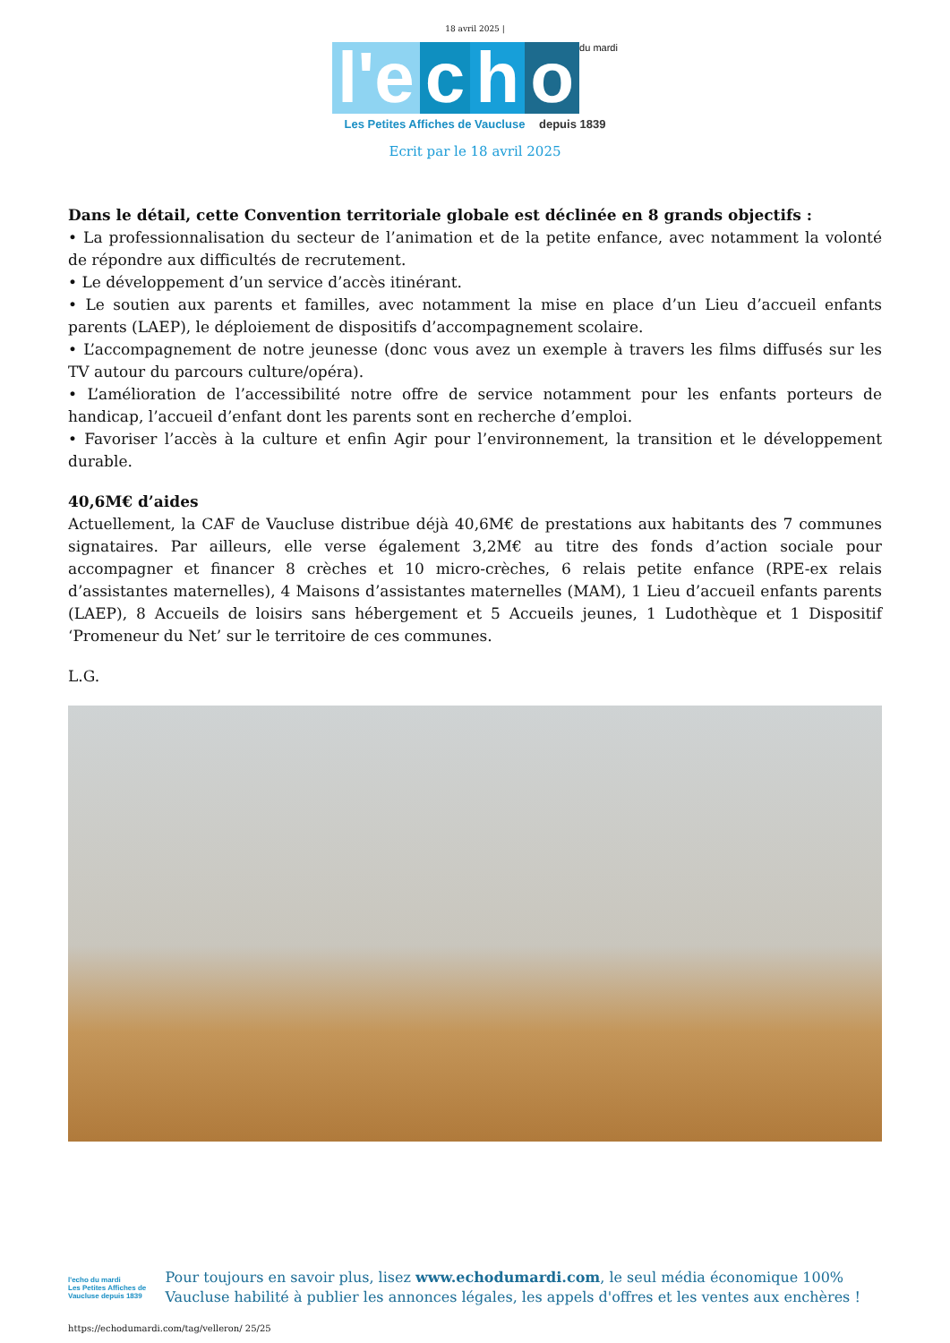18 avril 2025 |
l'e c h o du mardi
Les Petites Affiches de Vaucluse depuis 1839
Ecrit par le 18 avril 2025
Dans le détail, cette Convention territoriale globale est déclinée en 8 grands objectifs :
• La professionnalisation du secteur de l’animation et de la petite enfance, avec notamment la volonté de répondre aux difficultés de recrutement.
• Le développement d’un service d’accès itinérant.
• Le soutien aux parents et familles, avec notamment la mise en place d’un Lieu d’accueil enfants parents (LAEP), le déploiement de dispositifs d’accompagnement scolaire.
• L’accompagnement de notre jeunesse (donc vous avez un exemple à travers les films diffusés sur les TV autour du parcours culture/opéra).
• L’amélioration de l’accessibilité notre offre de service notamment pour les enfants porteurs de handicap, l’accueil d’enfant dont les parents sont en recherche d’emploi.
• Favoriser l’accès à la culture et enfin Agir pour l’environnement, la transition et le développement durable.
40,6M€ d’aides
Actuellement, la CAF de Vaucluse distribue déjà 40,6M€ de prestations aux habitants des 7 communes signataires. Par ailleurs, elle verse également 3,2M€ au titre des fonds d’action sociale pour accompagner et financer 8 crèches et 10 micro-crèches, 6 relais petite enfance (RPE-ex relais d’assistantes maternelles), 4 Maisons d’assistantes maternelles (MAM), 1 Lieu d’accueil enfants parents (LAEP), 8 Accueils de loisirs sans hébergement et 5 Accueils jeunes, 1 Ludothèque et 1 Dispositif ‘Promeneur du Net’ sur le territoire de ces communes.
L.G.
l'echo du mardi
Les Petites Affiches de Vaucluse depuis 1839
Pour toujours en savoir plus, lisez www.echodumardi.com, le seul média économique 100% Vaucluse habilité à publier les annonces légales, les appels d'offres et les ventes aux enchères !
https://echodumardi.com/tag/velleron/ 25/25